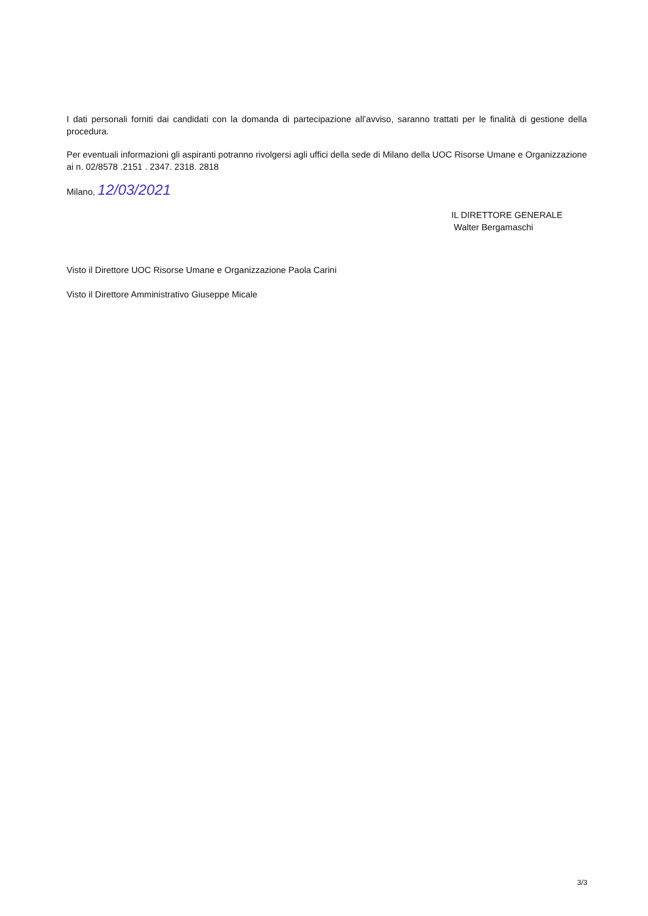I dati personali forniti dai candidati con la domanda di partecipazione all’avviso, saranno trattati per le finalità di gestione della procedura.
Per eventuali informazioni gli aspiranti potranno rivolgersi agli uffici della sede di Milano della UOC Risorse Umane e Organizzazione ai n. 02/8578 .2151 . 2347. 2318. 2818
Milano, 12/03/2021
IL DIRETTORE GENERALE
Walter Bergamaschi
Visto il Direttore UOC Risorse Umane e Organizzazione Paola Carini
Visto il Direttore Amministrativo Giuseppe Micale
3/3